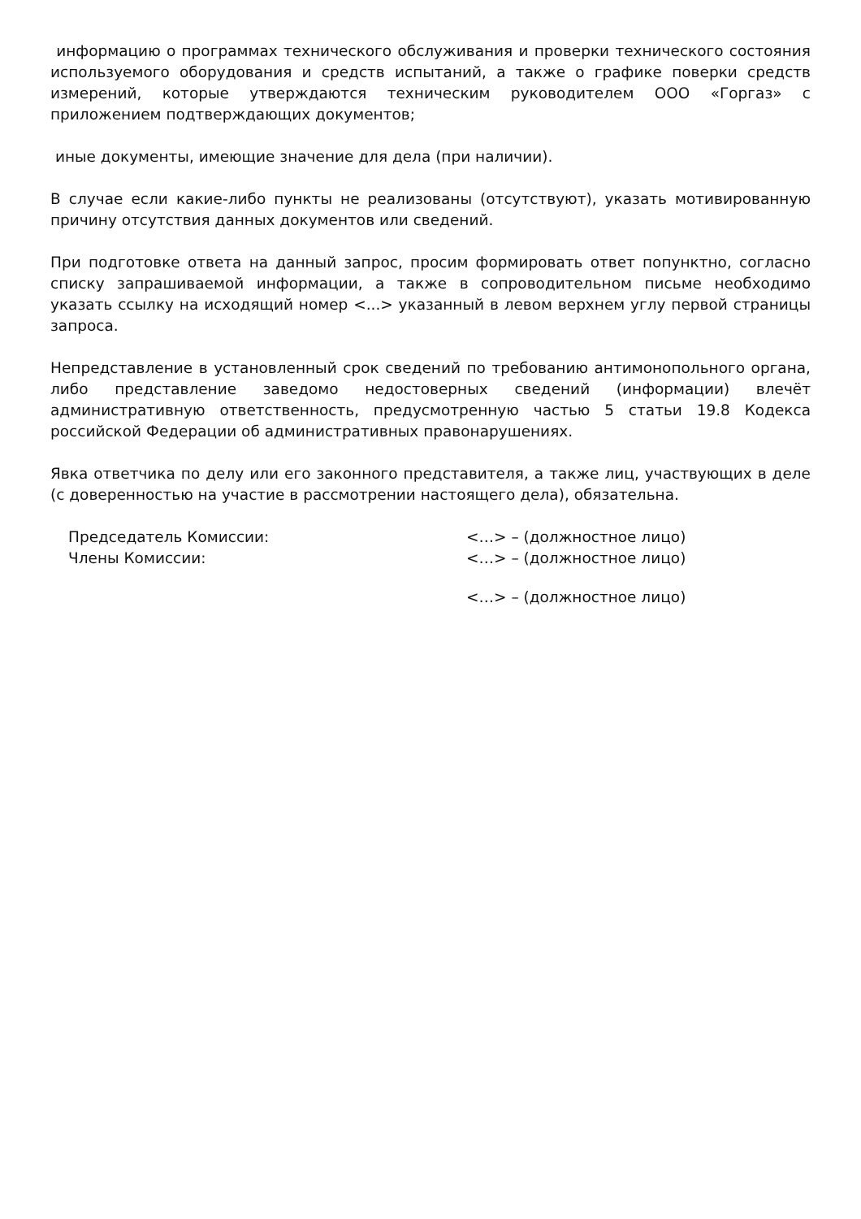информацию о программах технического обслуживания и проверки технического состояния используемого оборудования и средств испытаний, а также о графике поверки средств измерений, которые утверждаются техническим руководителем ООО «Горгаз» с приложением подтверждающих документов;
иные документы, имеющие значение для дела (при наличии).
В случае если какие-либо пункты не реализованы (отсутствуют), указать мотивированную причину отсутствия данных документов или сведений.
При подготовке ответа на данный запрос, просим формировать ответ попунктно, согласно списку запрашиваемой информации, а также в сопроводительном письме необходимо указать ссылку на исходящий номер <...> указанный в левом верхнем углу первой страницы запроса.
Непредставление в установленный срок сведений по требованию антимонопольного органа, либо представление заведомо недостоверных сведений (информации) влечёт административную ответственность, предусмотренную частью 5 статьи 19.8 Кодекса российской Федерации об административных правонарушениях.
Явка ответчика по делу или его законного представителя, а также лиц, участвующих в деле (с доверенностью на участие в рассмотрении настоящего дела), обязательна.
Председатель Комиссии: <…> – (должностное лицо)
Члены Комиссии: <…> – (должностное лицо)
<…> – (должностное лицо)